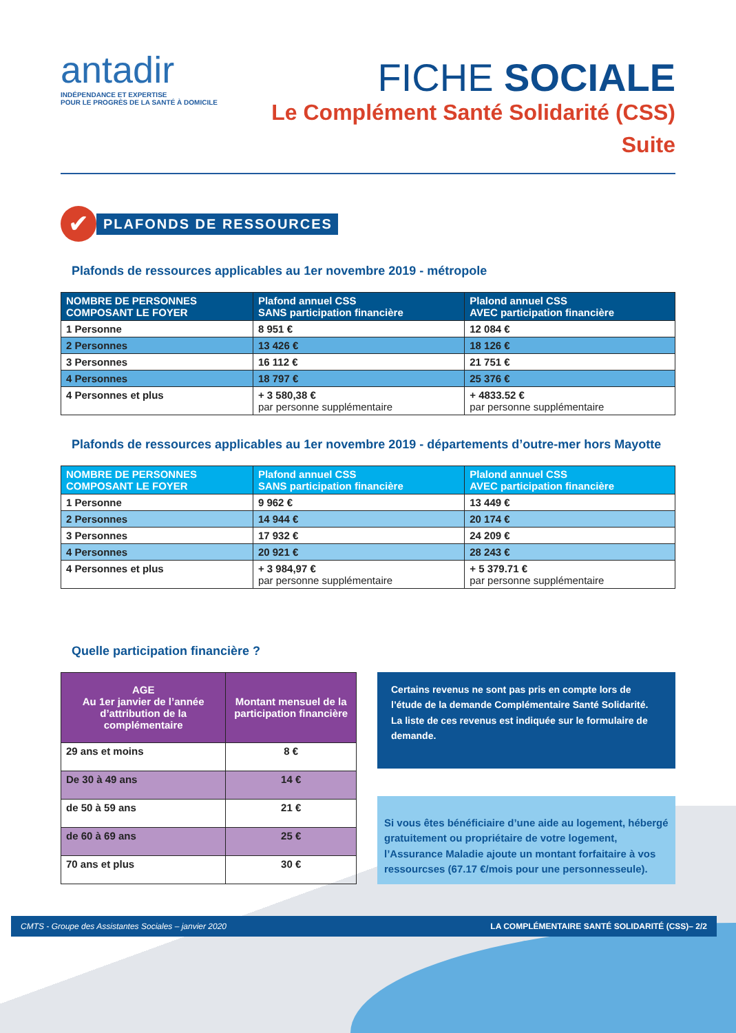antadir
INDÉPENDANCE ET EXPERTISE
POUR LE PROGRÈS DE LA SANTÉ À DOMICILE
FICHE SOCIALE
Le Complément Santé Solidarité (CSS)
Suite
✔
PLAFONDS DE RESSOURCES
Plafonds de ressources applicables au 1er novembre 2019 - métropole
| NOMBRE DE PERSONNES COMPOSANT LE FOYER | Plafond annuel CSS SANS participation financière | Plalond annuel CSS AVEC participation financière |
| --- | --- | --- |
| 1 Personne | 8 951 € | 12 084 € |
| 2 Personnes | 13 426 € | 18 126 € |
| 3 Personnes | 16 112 € | 21 751 € |
| 4 Personnes | 18 797 € | 25 376 € |
| 4 Personnes et plus | + 3 580,38 € par personne supplémentaire | + 4833.52 € par personne supplémentaire |
Plafonds de ressources applicables au 1er novembre 2019 - départements d’outre-mer hors Mayotte
| NOMBRE DE PERSONNES COMPOSANT LE FOYER | Plafond annuel CSS SANS participation financière | Plalond annuel CSS AVEC participation financière |
| --- | --- | --- |
| 1 Personne | 9 962 € | 13 449 € |
| 2 Personnes | 14 944 € | 20 174 € |
| 3 Personnes | 17 932 € | 24 209 € |
| 4 Personnes | 20 921 € | 28 243 € |
| 4 Personnes et plus | + 3 984,97 € par personne supplémentaire | + 5 379.71 € par personne supplémentaire |
Quelle participation financière ?
| AGE Au 1er janvier de l’année d’attribution de la complémentaire | Montant mensuel de la participation financière |
| --- | --- |
| 29 ans et moins | 8 € |
| De 30 à 49 ans | 14 € |
| de 50 à 59 ans | 21 € |
| de 60 à 69 ans | 25 € |
| 70 ans et plus | 30 € |
Certains revenus ne sont pas pris en compte lors de l’étude de la demande Complémentaire Santé Solidarité. La liste de ces revenus est indiquée sur le formulaire de demande.
Si vous êtes bénéficiaire d’une aide au logement, hébergé gratuitement ou propriétaire de votre logement, l’Assurance Maladie ajoute un montant forfaitaire à vos ressourcses (67.17 €/mois pour une personnesseule).
CMTS - Groupe des Assistantes Sociales – janvier 2020 LA COMPLÉMENTAIRE SANTÉ SOLIDARITÉ (CSS)– 2/2